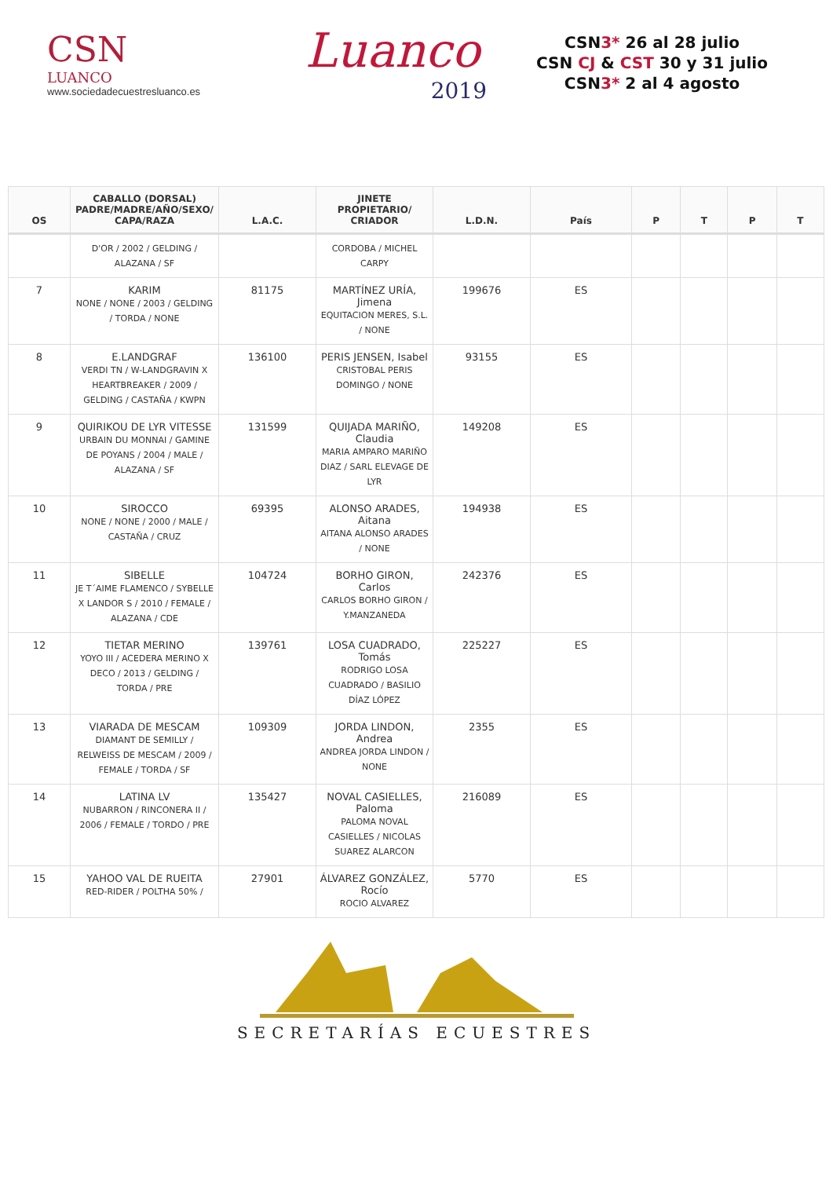CSN
LUANCO
www.sociedadecuestresluanco.es
Luanco
2019
CSN3* 26 al 28 julio
CSN CJ & CST 30 y 31 julio
CSN3* 2 al 4 agosto
| OS | CABALLO (DORSAL) PADRE/MADRE/AÑO/SEXO/ CAPA/RAZA | L.A.C. | JINETE PROPIETARIO/ CRIADOR | L.D.N. | País | P | T | P | T |
| --- | --- | --- | --- | --- | --- | --- | --- | --- | --- |
| | D'OR / 2002 / GELDING / ALAZANA / SF | | CORDOBA / MICHEL CARPY | | | | | | |
| 7 | KARIM NONE / NONE / 2003 / GELDING / TORDA / NONE | 81175 | MARTÍNEZ URÍA, Jimena EQUITACION MERES, S.L. / NONE | 199676 | ES | | | | |
| 8 | E.LANDGRAF VERDI TN / W-LANDGRAVIN X HEARTBREAKER / 2009 / GELDING / CASTAÑA / KWPN | 136100 | PERIS JENSEN, Isabel CRISTOBAL PERIS DOMINGO / NONE | 93155 | ES | | | | |
| 9 | QUIRIKOU DE LYR VITESSE URBAIN DU MONNAI / GAMINE DE POYANS / 2004 / MALE / ALAZANA / SF | 131599 | QUIJADA MARIÑO, Claudia MARIA AMPARO MARIÑO DIAZ / SARL ELEVAGE DE LYR | 149208 | ES | | | | |
| 10 | SIROCCO NONE / NONE / 2000 / MALE / CASTAÑA / CRUZ | 69395 | ALONSO ARADES, Aitana AITANA ALONSO ARADES / NONE | 194938 | ES | | | | |
| 11 | SIBELLE JE T´AIME FLAMENCO / SYBELLE X LANDOR S / 2010 / FEMALE / ALAZANA / CDE | 104724 | BORHO GIRON, Carlos CARLOS BORHO GIRON / Y.MANZANEDA | 242376 | ES | | | | |
| 12 | TIETAR MERINO YOYO III / ACEDERA MERINO X DECO / 2013 / GELDING / TORDA / PRE | 139761 | LOSA CUADRADO, Tomás RODRIGO LOSA CUADRADO / BASILIO DÍAZ LÓPEZ | 225227 | ES | | | | |
| 13 | VIARADA DE MESCAM DIAMANT DE SEMILLY / RELWEISS DE MESCAM / 2009 / FEMALE / TORDA / SF | 109309 | JORDA LINDON, Andrea ANDREA JORDA LINDON / NONE | 2355 | ES | | | | |
| 14 | LATINA LV NUBARRON / RINCONERA II / 2006 / FEMALE / TORDO / PRE | 135427 | NOVAL CASIELLES, Paloma PALOMA NOVAL CASIELLES / NICOLAS SUAREZ ALARCON | 216089 | ES | | | | |
| 15 | YAHOO VAL DE RUEITA RED-RIDER / POLTHA 50% / | 27901 | ÁLVAREZ GONZÁLEZ, Rocío ROCIO ALVAREZ | 5770 | ES | | | | |
SECRETARÍAS ECUESTRES